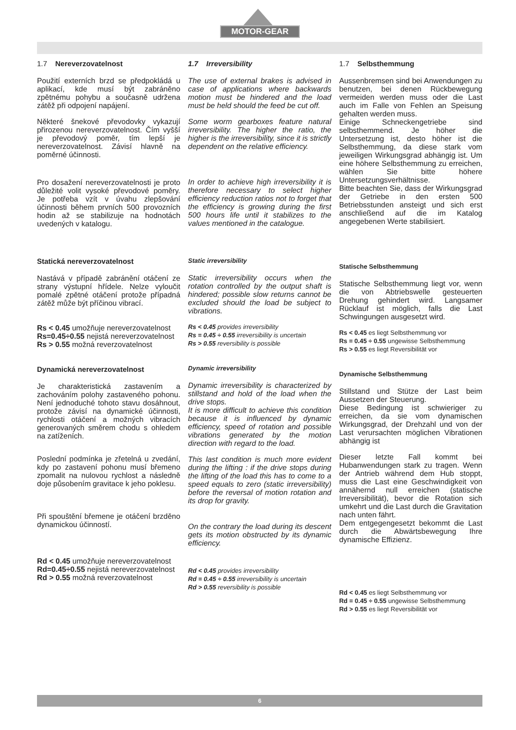MOTOR-GEAR
1.7 Nereverzovatelnost
Použití externích brzd se předpokládá u aplikací, kde musí být zabráněno zpětnému pohybu a současně udržena zátěž při odpojení napájení.
Některé šnekové převodovky vykazují přirozenou nereverzovatelnost. Čím vyšší je převodový poměr, tím lepší je nereverzovatelnost. Závisí hlavně na poměrné účinnosti.
Pro dosažení nereverzovatelnosti je proto důležité volit vysoké převodové poměry. Je potřeba vzít v úvahu zlepšování účinnosti během prvních 500 provozních hodin až se stabilizuje na hodnotách uvedených v katalogu.
Statická nereverzovatelnost
Nastává v případě zabránění otáčení ze strany výstupní hřídele. Nelze vyloučit pomalé zpětné otáčení protože případná zátěž může být příčinou vibrací.
Rs < 0.45 umožňuje nereverzovatelnost
Rs=0.45÷0.55 nejistá nereverzovatelnost
Rs > 0.55 možná reverzovatelnost
Dynamická nereverzovatelnost
Je charakteristická zastavením a zachováním polohy zastaveného pohonu. Není jednoduché tohoto stavu dosáhnout, protože závisí na dynamické účinnosti, rychlosti otáčení a možných vibracích generovaných směrem chodu s ohledem na zatíženích.
Poslední podmínka je zřetelná u zvedání, kdy po zastavení pohonu musí břemeno zpomalit na nulovou rychlost a následně doje působením gravitace k jeho poklesu.
Při spouštění břemene je otáčení brzděno dynamickou účinností.
Rd < 0.45 umožňuje nereverzovatelnost
Rd=0.45÷0.55 nejistá nereverzovatelnost
Rd > 0.55 možná reverzovatelnost
1.7 Irreversibility
The use of external brakes is advised in case of applications where backwards motion must be hindered and the load must be held should the feed be cut off.
Some worm gearboxes feature natural irreversibility. The higher the ratio, the higher is the irreversibility, since it is strictly dependent on the relative efficiency.
In order to achieve high irreversibility it is therefore necessary to select higher efficiency reduction ratios not to forget that the efficiency is growing during the first 500 hours life until it stabilizes to the values mentioned in the catalogue.
Static irreversibility
Static irreversibility occurs when the rotation controlled by the output shaft is hindered; possible slow returns cannot be excluded should the load be subject to vibrations.
Rs < 0.45 provides irreversibility
Rs = 0.45 ÷ 0.55 irreversibility is uncertain
Rs > 0.55 reversibility is possible
Dynamic irreversibility
Dynamic irreversibility is characterized by stillstand and hold of the load when the drive stops.
It is more difficult to achieve this condition because it is influenced by dynamic efficiency, speed of rotation and possible vibrations generated by the motion direction with regard to the load.
This last condition is much more evident during the lifting : if the drive stops during the lifting of the load this has to come to a speed equals to zero (static irreversibility) before the reversal of motion rotation and its drop for gravity.
On the contrary the load during its descent gets its motion obstructed by its dynamic efficiency.
Rd < 0.45 provides irreversibility
Rd = 0.45 ÷ 0.55 irreversibility is uncertain
Rd > 0.55 reversibility is possible
1.7 Selbsthemmung
Aussenbremsen sind bei Anwendungen zu benutzen, bei denen Rückbewegung vermeiden werden muss oder die Last auch im Falle von Fehlen an Speisung gehalten werden muss.
Einige Schneckengetriebe sind selbsthemmend. Je höher die Untersetzung ist, desto höher ist die Selbsthemmung, da diese stark vom jeweiligen Wirkungsgrad abhängig ist. Um eine höhere Selbsthemmung zu erreichen, wählen Sie bitte höhere Untersetzungsverhältnisse.
Bitte beachten Sie, dass der Wirkungsgrad der Getriebe in den ersten 500 Betriebsstunden ansteigt und sich erst anschließend auf die im Katalog angegebenen Werte stabilisiert.
Statische Selbsthemmung
Statische Selbsthemmung liegt vor, wenn die von Abtriebswelle gesteuerten Drehung gehindert wird. Langsamer Rücklauf ist möglich, falls die Last Schwingungen ausgesetzt wird.
Rs < 0.45 es liegt Selbsthemmung vor
Rs = 0.45 ÷ 0.55 ungewisse Selbsthemmung
Rs > 0.55 es liegt Reversibilität vor
Dynamische Selbsthemmung
Stillstand und Stütze der Last beim Aussetzen der Steuerung.
Diese Bedingung ist schwieriger zu erreichen, da sie vom dynamischen Wirkungsgrad, der Drehzahl und von der Last verursachten möglichen Vibrationen abhängig ist
Dieser letzte Fall kommt bei Hubanwendungen stark zu tragen. Wenn der Antrieb während dem Hub stoppt, muss die Last eine Geschwindigkeit von annähernd null erreichen (statische Irreversibilität), bevor die Rotation sich umkehrt und die Last durch die Gravitation nach unten fährt.
Dem entgegengesetzt bekommt die Last durch die Abwärtsbewegung Ihre dynamische Effizienz.
Rd < 0.45 es liegt Selbsthemmung vor
Rd = 0.45 ÷ 0.55 ungewisse Selbsthemmung
Rd > 0.55 es liegt Reversibilität vor
6